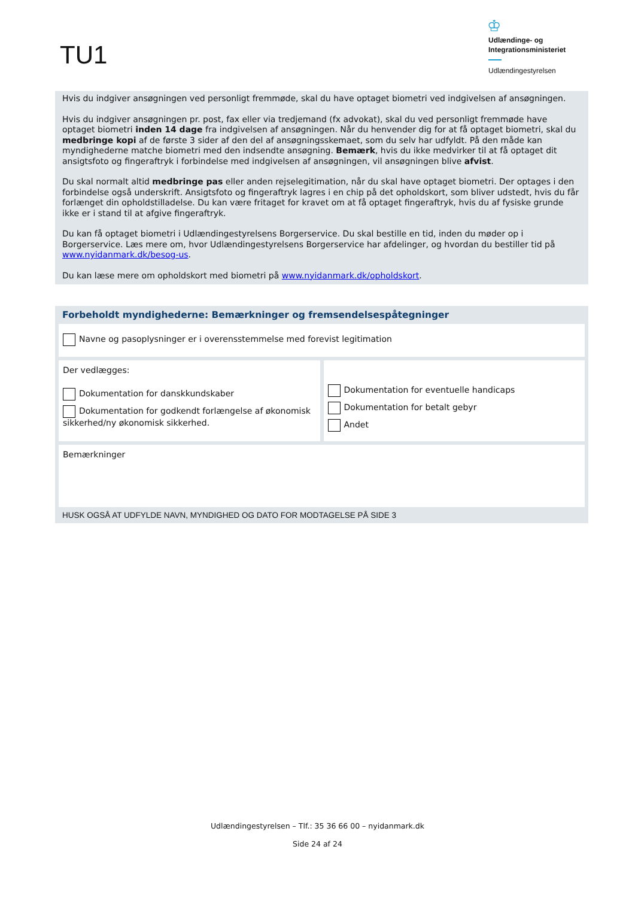TU1
♔
Udlændinge- og
Integrationsministeriet
Udlændingestyrelsen
Hvis du indgiver ansøgningen ved personligt fremmøde, skal du have optaget biometri ved indgivelsen af ansøgningen.
Hvis du indgiver ansøgningen pr. post, fax eller via tredjemand (fx advokat), skal du ved personligt fremmøde have optaget biometri inden 14 dage fra indgivelsen af ansøgningen. Når du henvender dig for at få optaget biometri, skal du medbringe kopi af de første 3 sider af den del af ansøgningsskemaet, som du selv har udfyldt. På den måde kan myndighederne matche biometri med den indsendte ansøgning. Bemærk, hvis du ikke medvirker til at få optaget dit ansigtsfoto og fingeraftryk i forbindelse med indgivelsen af ansøgningen, vil ansøgningen blive afvist.
Du skal normalt altid medbringe pas eller anden rejselegitimation, når du skal have optaget biometri. Der optages i den forbindelse også underskrift. Ansigtsfoto og fingeraftryk lagres i en chip på det opholdskort, som bliver udstedt, hvis du får forlænget din opholdstilladelse. Du kan være fritaget for kravet om at få optaget fingeraftryk, hvis du af fysiske grunde ikke er i stand til at afgive fingeraftryk.
Du kan få optaget biometri i Udlændingestyrelsens Borgerservice. Du skal bestille en tid, inden du møder op i Borgerservice. Læs mere om, hvor Udlændingestyrelsens Borgerservice har afdelinger, og hvordan du bestiller tid på www.nyidanmark.dk/besog-us.
Du kan læse mere om opholdskort med biometri på www.nyidanmark.dk/opholdskort.
Forbeholdt myndighederne: Bemærkninger og fremsendelsespåtegninger
Navne og pasoplysninger er i overensstemmelse med forevist legitimation
Der vedlægges:
Dokumentation for danskkundskaber
Dokumentation for godkendt forlængelse af økonomisk sikkerhed/ny økonomisk sikkerhed.
Dokumentation for eventuelle handicaps
Dokumentation for betalt gebyr
Andet
Bemærkninger
HUSK OGSÅ AT UDFYLDE NAVN, MYNDIGHED OG DATO FOR MODTAGELSE PÅ SIDE 3
Udlændingestyrelsen – Tlf.: 35 36 66 00 – nyidanmark.dk
Side 24 af 24